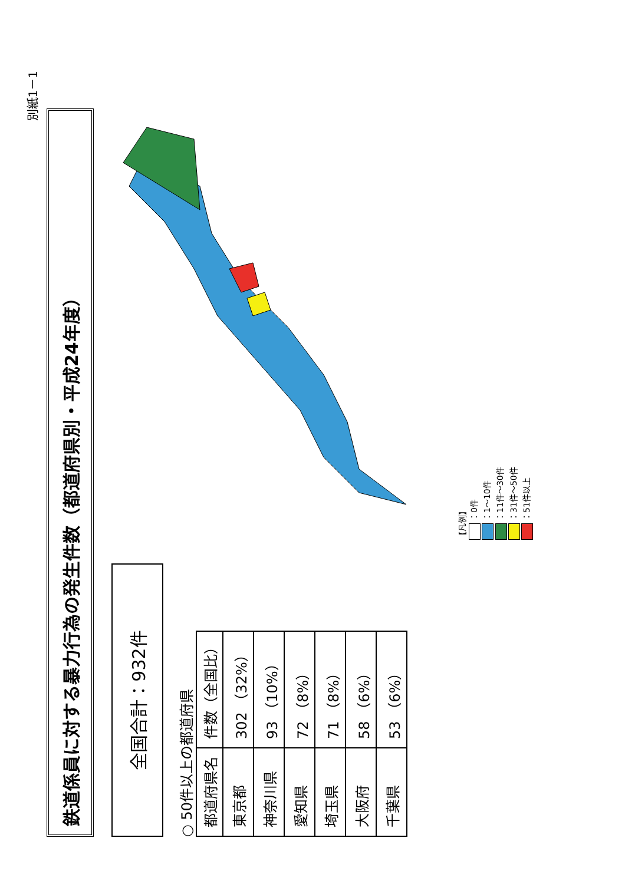別紙1－1
鉄道係員に対する暴力行為の発生件数（都道府県別・平成24年度）
全国合計：932件
○ 50件以上の都道府県
| 都道府県名 | 件数（全国比） |
| --- | --- |
| 東京都 | 302 （32%） |
| 神奈川県 | 93 （10%） |
| 愛知県 | 72 （8%） |
| 埼玉県 | 71 （8%） |
| 大阪府 | 58 （6%） |
| 千葉県 | 53 （6%） |
【凡例】
：0件
：1～10件
：11件～30件
：31件～50件
：51件以上